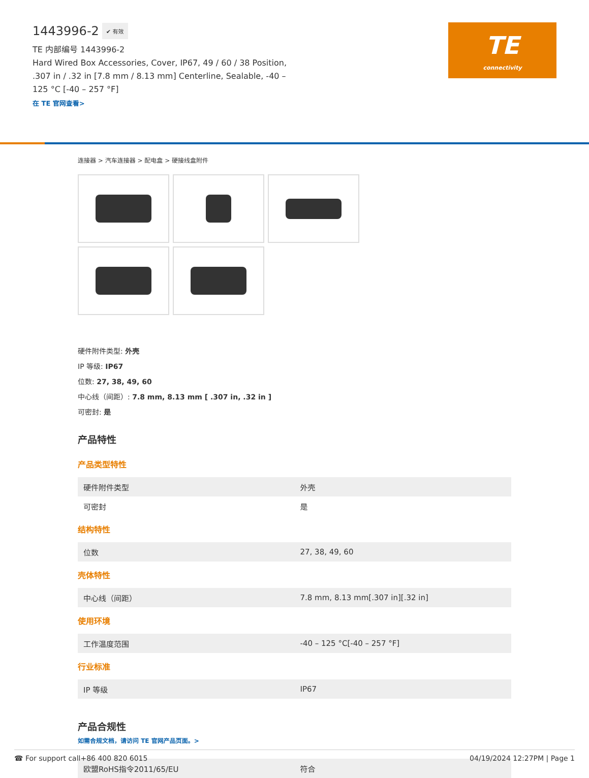1443996-2
✔ 有效
TE 内部编号 1443996-2
Hard Wired Box Accessories, Cover, IP67, 49 / 60 / 38 Position, .307 in / .32 in [7.8 mm / 8.13 mm] Centerline, Sealable, -40 – 125 °C [-40 – 257 °F]
在 TE 官网查看>
TE
connectivity
连接器 > 汽车连接器 > 配电盒 > 硬接线盒附件
硬件附件类型: 外壳
IP 等级: IP67
位数: 27, 38, 49, 60
中心线（间距）: 7.8 mm, 8.13 mm [ .307 in, .32 in ]
可密封: 是
产品特性
产品类型特性
| 硬件附件类型 | 外壳 |
| 可密封 | 是 |
结构特性
| 位数 | 27, 38, 49, 60 |
壳体特性
| 中心线（间距） | 7.8 mm, 8.13 mm[.307 in][.32 in] |
使用环境
| 工作温度范围 | -40 – 125 °C[-40 – 257 °F] |
行业标准
| IP 等级 | IP67 |
产品合规性
如需合规文档，请访问 TE 官网产品页面。>
| 欧盟RoHS指令2011/65/EU | 符合 |
☎ For support call+86 400 820 6015 04/19/2024 12:27PM | Page 1